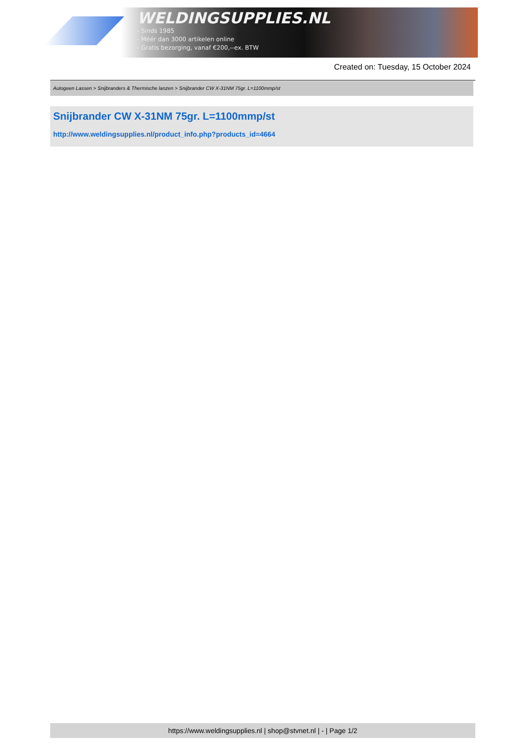WELDINGSUPPLIES.NL
- Sinds 1985
- Méér dan 3000 artikelen online
- Gratis bezorging, vanaf €200,--ex. BTW
Created on: Tuesday, 15 October 2024
Autogeen Lassen > Snijbranders & Thermische lanzen > Snijbrander CW X-31NM 75gr. L=1100mmp/st
Snijbrander CW X-31NM 75gr. L=1100mmp/st
http://www.weldingsupplies.nl/product_info.php?products_id=4664
https://www.weldingsupplies.nl | shop@stvnet.nl | - | Page 1/2